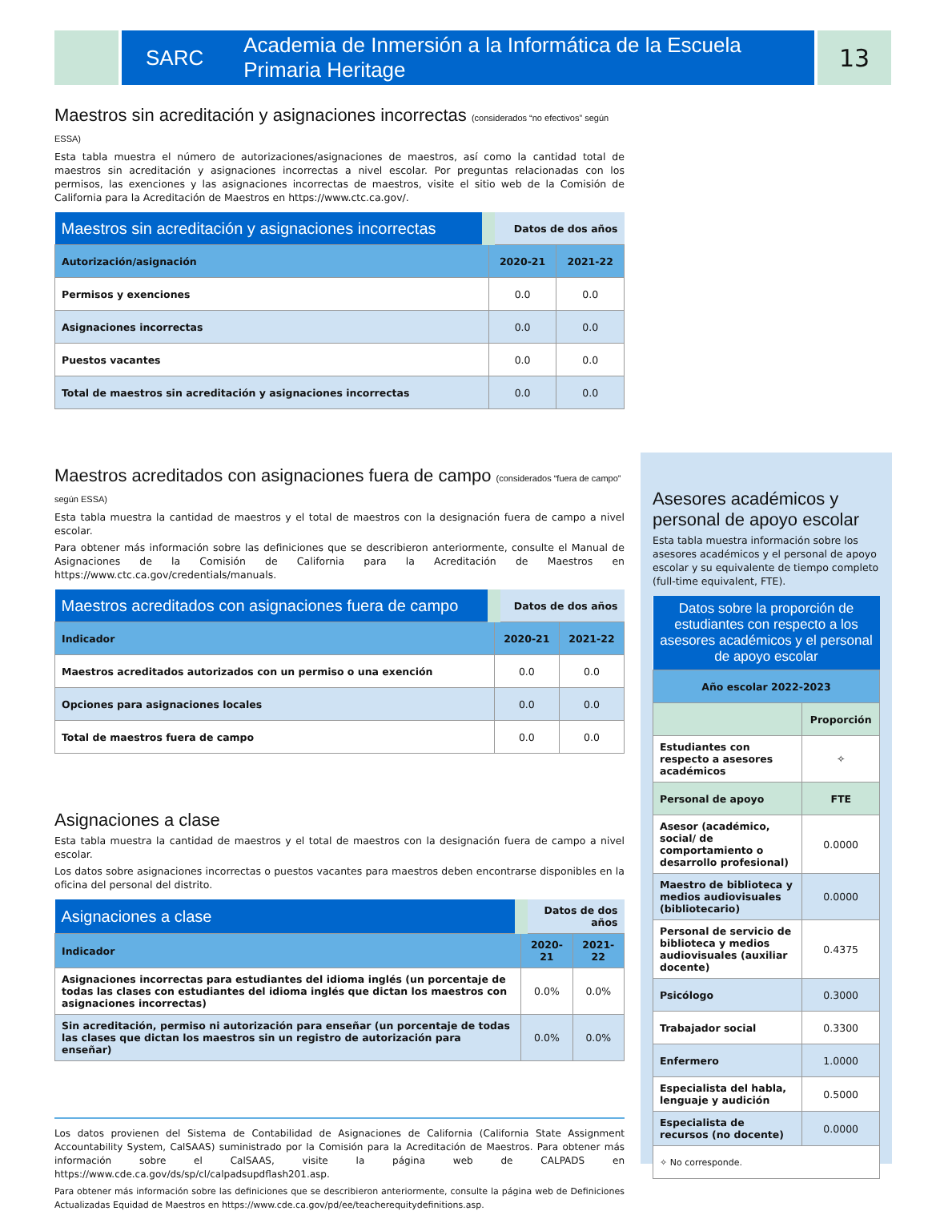SARC Academia de Inmersión a la Informática de la Escuela Primaria Heritage
13
Maestros sin acreditación y asignaciones incorrectas (considerados “no efectivos” según ESSA)
Esta tabla muestra el número de autorizaciones/asignaciones de maestros, así como la cantidad total de maestros sin acreditación y asignaciones incorrectas a nivel escolar. Por preguntas relacionadas con los permisos, las exenciones y las asignaciones incorrectas de maestros, visite el sitio web de la Comisión de California para la Acreditación de Maestros en https://www.ctc.ca.gov/.
| Maestros sin acreditación y asignaciones incorrectas | Datos de dos años | |
| --- | --- | --- |
| Autorización/asignación | 2020-21 | 2021-22 |
| Permisos y exenciones | 0.0 | 0.0 |
| Asignaciones incorrectas | 0.0 | 0.0 |
| Puestos vacantes | 0.0 | 0.0 |
| Total de maestros sin acreditación y asignaciones incorrectas | 0.0 | 0.0 |
Maestros acreditados con asignaciones fuera de campo (considerados “fuera de campo” según ESSA)
Esta tabla muestra la cantidad de maestros y el total de maestros con la designación fuera de campo a nivel escolar.
Para obtener más información sobre las definiciones que se describieron anteriormente, consulte el Manual de Asignaciones de la Comisión de California para la Acreditación de Maestros en https://www.ctc.ca.gov/credentials/manuals.
| Maestros acreditados con asignaciones fuera de campo | Datos de dos años | |
| --- | --- | --- |
| Indicador | 2020-21 | 2021-22 |
| Maestros acreditados autorizados con un permiso o una exención | 0.0 | 0.0 |
| Opciones para asignaciones locales | 0.0 | 0.0 |
| Total de maestros fuera de campo | 0.0 | 0.0 |
Asignaciones a clase
Esta tabla muestra la cantidad de maestros y el total de maestros con la designación fuera de campo a nivel escolar.
Los datos sobre asignaciones incorrectas o puestos vacantes para maestros deben encontrarse disponibles en la oficina del personal del distrito.
| Asignaciones a clase | Datos de dos años | |
| --- | --- | --- |
| Indicador | 2020-21 | 2021-22 |
| Asignaciones incorrectas para estudiantes del idioma inglés (un porcentaje de todas las clases con estudiantes del idioma inglés que dictan los maestros con asignaciones incorrectas) | 0.0% | 0.0% |
| Sin acreditación, permiso ni autorización para enseñar (un porcentaje de todas las clases que dictan los maestros sin un registro de autorización para enseñar) | 0.0% | 0.0% |
Los datos provienen del Sistema de Contabilidad de Asignaciones de California (California State Assignment Accountability System, CalSAAS) suministrado por la Comisión para la Acreditación de Maestros. Para obtener más información sobre el CalSAAS, visite la página web de CALPADS en https://www.cde.ca.gov/ds/sp/cl/calpadsupdflash201.asp.
Para obtener más información sobre las definiciones que se describieron anteriormente, consulte la página web de Definiciones Actualizadas Equidad de Maestros en https://www.cde.ca.gov/pd/ee/teacherequitydefinitions.asp.
Asesores académicos y personal de apoyo escolar
Esta tabla muestra información sobre los asesores académicos y el personal de apoyo escolar y su equivalente de tiempo completo (full-time equivalent, FTE).
| Datos sobre la proporción de estudiantes con respecto a los asesores académicos y el personal de apoyo escolar | |
| --- | --- |
| Año escolar 2022-2023 | |
| | Proporción |
| Estudiantes con respecto a asesores académicos | ✧ |
| Personal de apoyo | FTE |
| Asesor (académico, social/ de comportamiento o desarrollo profesional) | 0.0000 |
| Maestro de biblioteca y medios audiovisuales (bibliotecario) | 0.0000 |
| Personal de servicio de biblioteca y medios audiovisuales (auxiliar docente) | 0.4375 |
| Psicólogo | 0.3000 |
| Trabajador social | 0.3300 |
| Enfermero | 1.0000 |
| Especialista del habla, lenguaje y audición | 0.5000 |
| Especialista de recursos (no docente) | 0.0000 |
| ✧ No corresponde. | |